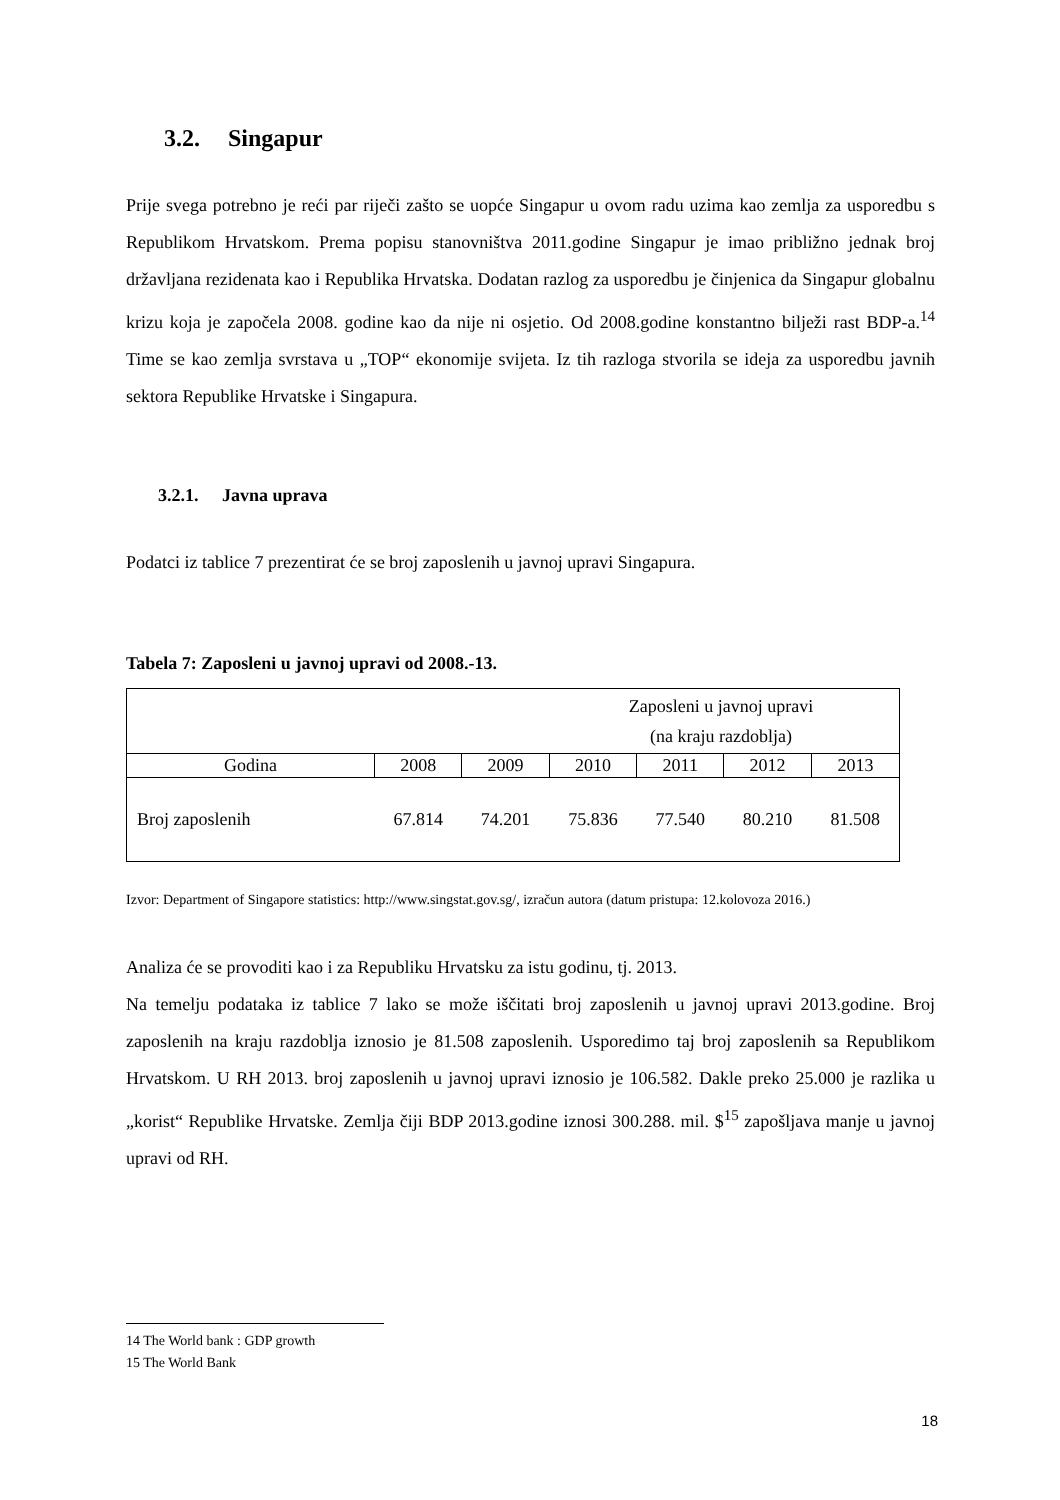3.2. Singapur
Prije svega potrebno je reći par riječi zašto se uopće Singapur u ovom radu uzima kao zemlja za usporedbu s Republikom Hrvatskom. Prema popisu stanovništva 2011.godine Singapur je imao približno jednak broj državljana rezidenata kao i Republika Hrvatska. Dodatan razlog za usporedbu je činjenica da Singapur globalnu krizu koja je započela 2008. godine kao da nije ni osjetio. Od 2008.godine konstantno bilježi rast BDP-a.<sup>14</sup> Time se kao zemlja svrstava u „TOP“ ekonomije svijeta. Iz tih razloga stvorila se ideja za usporedbu javnih sektora Republike Hrvatske i Singapura.
3.2.1. Javna uprava
Podatci iz tablice 7 prezentirat će se broj zaposlenih u javnoj upravi Singapura.
Tabela 7: Zaposleni u javnoj upravi od 2008.-13.
| Zaposleni u javnoj upravi (na kraju razdoblja) | | | | | | |
| Godina | 2008 | 2009 | 2010 | 2011 | 2012 | 2013 |
| Broj zaposlenih | 67.814 | 74.201 | 75.836 | 77.540 | 80.210 | 81.508 |
Izvor: Department of Singapore statistics: http://www.singstat.gov.sg/, izračun autora (datum pristupa: 12.kolovoza 2016.)
Analiza će se provoditi kao i za Republiku Hrvatsku za istu godinu, tj. 2013.
Na temelju podataka iz tablice 7 lako se može iščitati broj zaposlenih u javnoj upravi 2013.godine. Broj zaposlenih na kraju razdoblja iznosio je 81.508 zaposlenih. Usporedimo taj broj zaposlenih sa Republikom Hrvatskom. U RH 2013. broj zaposlenih u javnoj upravi iznosio je 106.582. Dakle preko 25.000 je razlika u „korist“ Republike Hrvatske. Zemlja čiji BDP 2013.godine iznosi 300.288. mil. $<sup>15</sup> zapošljava manje u javnoj upravi od RH.
14 The World bank : GDP growth
15 The World Bank
18